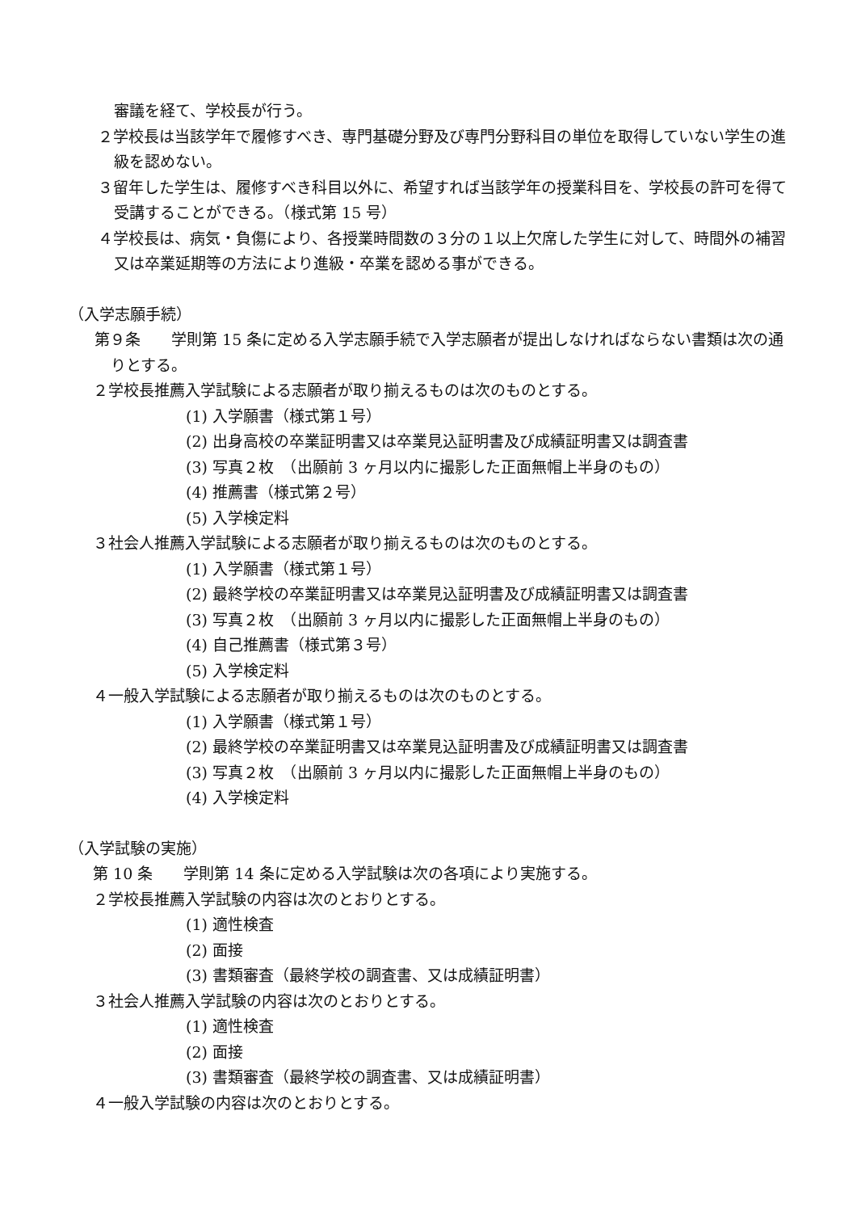審議を経て、学校長が行う。
２学校長は当該学年で履修すべき、専門基礎分野及び専門分野科目の単位を取得していない学生の進級を認めない。
３留年した学生は、履修すべき科目以外に、希望すれば当該学年の授業科目を、学校長の許可を得て受講することができる。（様式第 15 号）
４学校長は、病気・負傷により、各授業時間数の３分の１以上欠席した学生に対して、時間外の補習又は卒業延期等の方法により進級・卒業を認める事ができる。
（入学志願手続）
第９条　　学則第 15 条に定める入学志願手続で入学志願者が提出しなければならない書類は次の通りとする。
２学校長推薦入学試験による志願者が取り揃えるものは次のものとする。
(1) 入学願書（様式第１号）
(2) 出身高校の卒業証明書又は卒業見込証明書及び成績証明書又は調査書
(3) 写真２枚　（出願前 3 ヶ月以内に撮影した正面無帽上半身のもの）
(4) 推薦書（様式第２号）
(5) 入学検定料
３社会人推薦入学試験による志願者が取り揃えるものは次のものとする。
(1) 入学願書（様式第１号）
(2) 最終学校の卒業証明書又は卒業見込証明書及び成績証明書又は調査書
(3) 写真２枚　（出願前 3 ヶ月以内に撮影した正面無帽上半身のもの）
(4) 自己推薦書（様式第３号）
(5) 入学検定料
４一般入学試験による志願者が取り揃えるものは次のものとする。
(1) 入学願書（様式第１号）
(2) 最終学校の卒業証明書又は卒業見込証明書及び成績証明書又は調査書
(3) 写真２枚　（出願前 3 ヶ月以内に撮影した正面無帽上半身のもの）
(4) 入学検定料
（入学試験の実施）
第 10 条　　学則第 14 条に定める入学試験は次の各項により実施する。
２学校長推薦入学試験の内容は次のとおりとする。
(1) 適性検査
(2) 面接
(3) 書類審査（最終学校の調査書、又は成績証明書）
３社会人推薦入学試験の内容は次のとおりとする。
(1) 適性検査
(2) 面接
(3) 書類審査（最終学校の調査書、又は成績証明書）
４一般入学試験の内容は次のとおりとする。